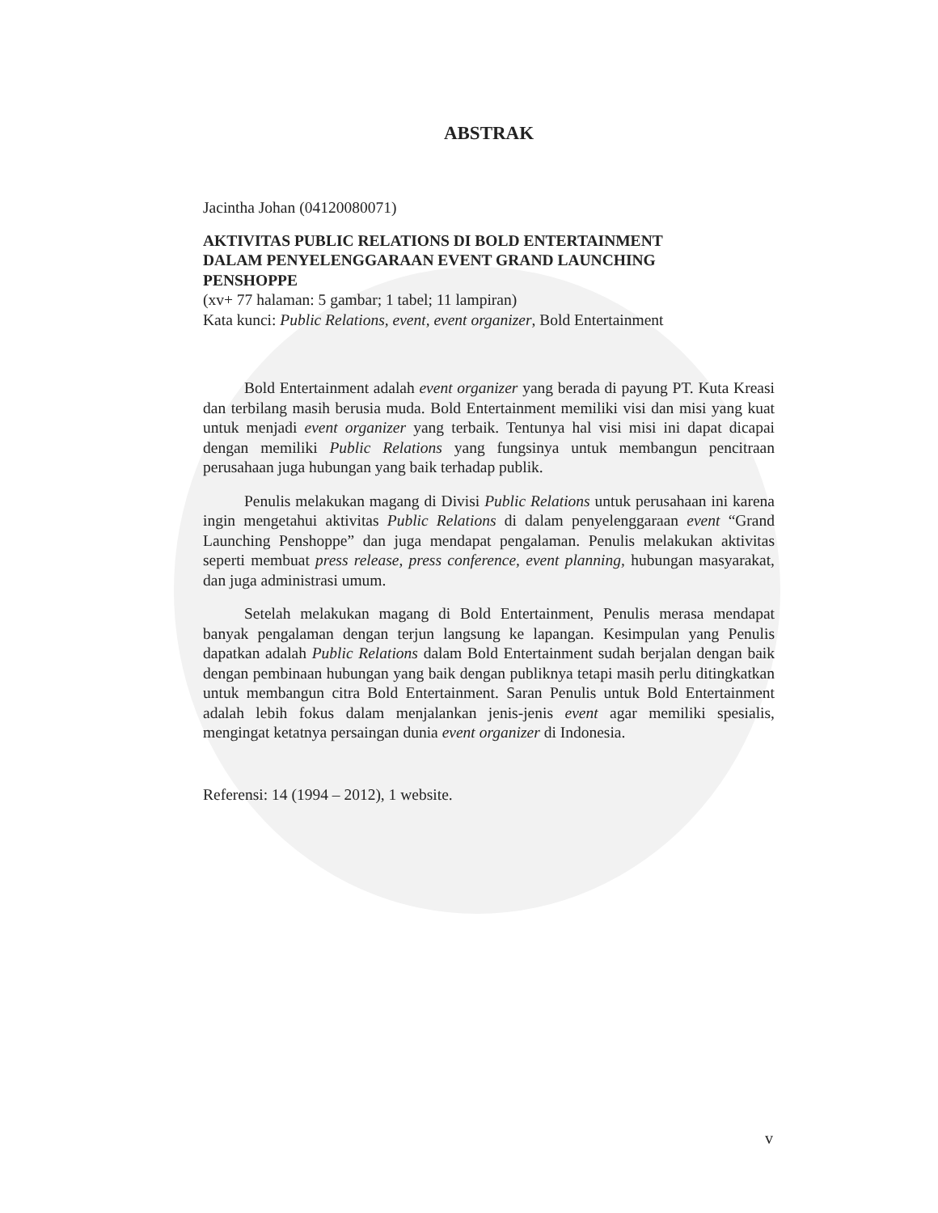ABSTRAK
Jacintha Johan (04120080071)
AKTIVITAS PUBLIC RELATIONS DI BOLD ENTERTAINMENT
DALAM PENYELENGGARAAN EVENT GRAND LAUNCHING
PENSHOPPE
(xv+ 77 halaman: 5 gambar; 1 tabel; 11 lampiran)
Kata kunci: Public Relations, event, event organizer, Bold Entertainment
Bold Entertainment adalah event organizer yang berada di payung PT. Kuta Kreasi dan terbilang masih berusia muda. Bold Entertainment memiliki visi dan misi yang kuat untuk menjadi event organizer yang terbaik. Tentunya hal visi misi ini dapat dicapai dengan memiliki Public Relations yang fungsinya untuk membangun pencitraan perusahaan juga hubungan yang baik terhadap publik.
Penulis melakukan magang di Divisi Public Relations untuk perusahaan ini karena ingin mengetahui aktivitas Public Relations di dalam penyelenggaraan event “Grand Launching Penshoppe” dan juga mendapat pengalaman. Penulis melakukan aktivitas seperti membuat press release, press conference, event planning, hubungan masyarakat, dan juga administrasi umum.
Setelah melakukan magang di Bold Entertainment, Penulis merasa mendapat banyak pengalaman dengan terjun langsung ke lapangan. Kesimpulan yang Penulis dapatkan adalah Public Relations dalam Bold Entertainment sudah berjalan dengan baik dengan pembinaan hubungan yang baik dengan publiknya tetapi masih perlu ditingkatkan untuk membangun citra Bold Entertainment. Saran Penulis untuk Bold Entertainment adalah lebih fokus dalam menjalankan jenis-jenis event agar memiliki spesialis, mengingat ketatnya persaingan dunia event organizer di Indonesia.
Referensi: 14 (1994 – 2012), 1 website.
v